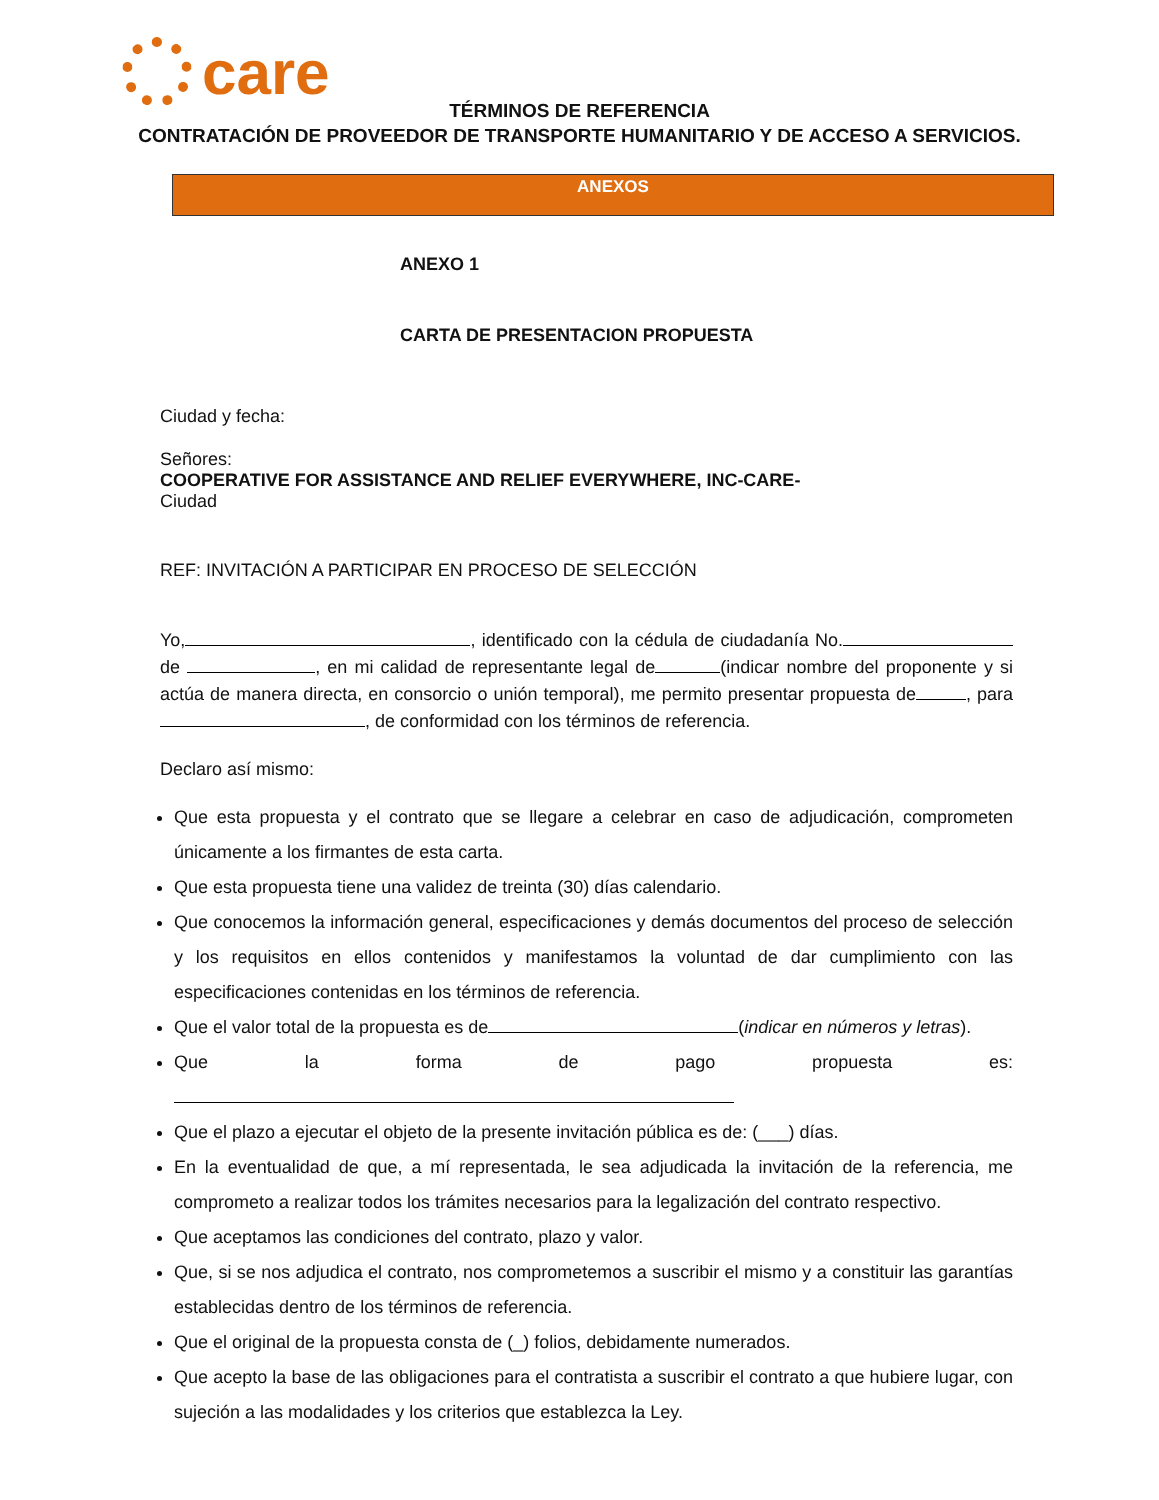care
TÉRMINOS DE REFERENCIA
CONTRATACIÓN DE PROVEEDOR DE TRANSPORTE HUMANITARIO Y DE ACCESO A SERVICIOS.
ANEXOS
ANEXO 1
CARTA DE PRESENTACION PROPUESTA
Ciudad y fecha:
Señores:
COOPERATIVE FOR ASSISTANCE AND RELIEF EVERYWHERE, INC-CARE-
Ciudad
REF: INVITACIÓN A PARTICIPAR EN PROCESO DE SELECCIÓN
Yo, , identificado con la cédula de ciudadanía No. de , en mi calidad de representante legal de (indicar nombre del proponente y si actúa de manera directa, en consorcio o unión temporal), me permito presentar propuesta de , para , de conformidad con los términos de referencia.
Declaro así mismo:
Que esta propuesta y el contrato que se llegare a celebrar en caso de adjudicación, comprometen únicamente a los firmantes de esta carta.
Que esta propuesta tiene una validez de treinta (30) días calendario.
Que conocemos la información general, especificaciones y demás documentos del proceso de selección y los requisitos en ellos contenidos y manifestamos la voluntad de dar cumplimiento con las especificaciones contenidas en los términos de referencia.
Que el valor total de la propuesta es de (indicar en números y letras).
Que la forma de pago propuesta es:
Que el plazo a ejecutar el objeto de la presente invitación pública es de: (___) días.
En la eventualidad de que, a mí representada, le sea adjudicada la invitación de la referencia, me comprometo a realizar todos los trámites necesarios para la legalización del contrato respectivo.
Que aceptamos las condiciones del contrato, plazo y valor.
Que, si se nos adjudica el contrato, nos comprometemos a suscribir el mismo y a constituir las garantías establecidas dentro de los términos de referencia.
Que el original de la propuesta consta de (_) folios, debidamente numerados.
Que acepto la base de las obligaciones para el contratista a suscribir el contrato a que hubiere lugar, con sujeción a las modalidades y los criterios que establezca la Ley.